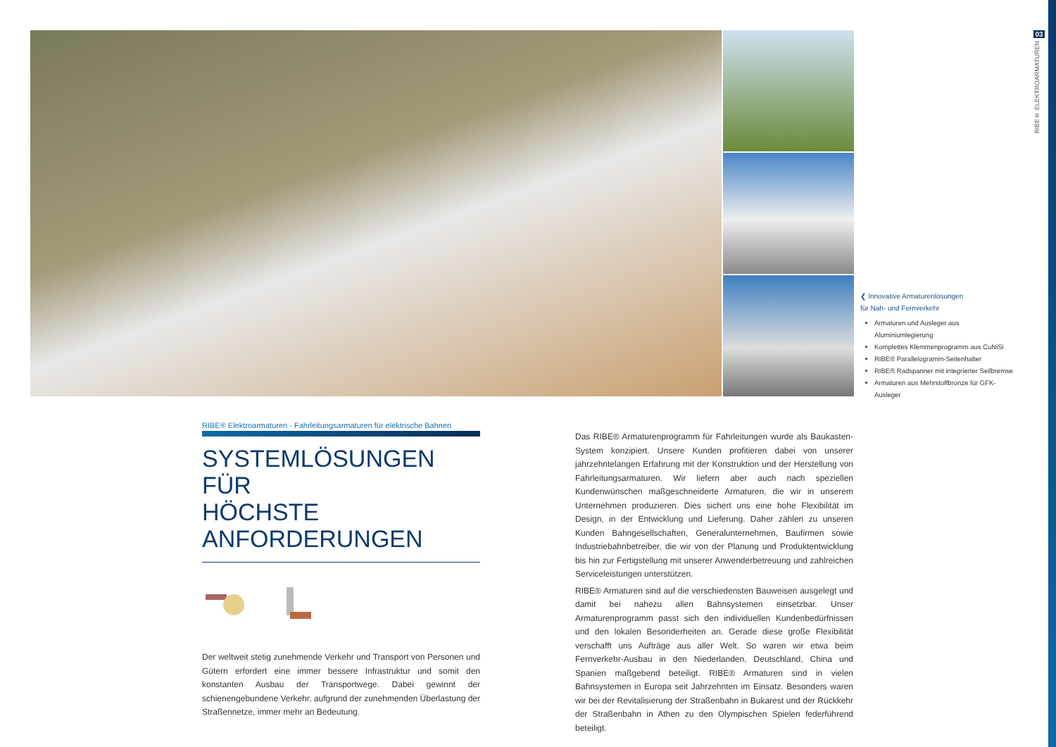03
RIBE® ELEKTROARMATUREN
❮ Innovative Armaturenlösungen
für Nah- und Fernverkehr
Armaturen und Ausleger aus Aluminiumlegierung
Komplettes Klemmenprogramm aus CuNiSi
RIBE® Parallelogramm-Seitenhalter
RIBE® Radspanner mit integrierter Seilbremse
Armaturen aus Mehrstoffbronze für GFK-Ausleger
RIBE® Elektroarmaturen - Fahrleitungsarmaturen für elektrische Bahnen
SYSTEMLÖSUNGEN FÜR
HÖCHSTE ANFORDERUNGEN
Der weltweit stetig zunehmende Verkehr und Transport von Personen und Gütern erfordert eine immer bessere Infrastruktur und somit den konstanten Ausbau der Transportwege. Dabei gewinnt der schienengebundene Verkehr, aufgrund der zunehmenden Überlastung der Straßennetze, immer mehr an Bedeutung.
Das RIBE® Armaturenprogramm für Fahrleitungen wurde als Baukasten-System konzipiert. Unsere Kunden profitieren dabei von unserer jahrzehntelangen Erfahrung mit der Konstruktion und der Herstellung von Fahrleitungsarmaturen. Wir liefern aber auch nach speziellen Kundenwünschen maßgeschneiderte Armaturen, die wir in unserem Unternehmen produzieren. Dies sichert uns eine hohe Flexibilität im Design, in der Entwicklung und Lieferung. Daher zählen zu unseren Kunden Bahngesellschaften, Generalunternehmen, Baufirmen sowie Industriebahnbetreiber, die wir von der Planung und Produktentwicklung bis hin zur Fertigstellung mit unserer Anwenderbetreuung und zahlreichen Serviceleistungen unterstützen.
RIBE® Armaturen sind auf die verschiedensten Bauweisen ausgelegt und damit bei nahezu allen Bahnsystemen einsetzbar. Unser Armaturenprogramm passt sich den individuellen Kundenbedürfnissen und den lokalen Besonderheiten an. Gerade diese große Flexibilität verschafft uns Aufträge aus aller Welt. So waren wir etwa beim Fernverkehr-Ausbau in den Niederlanden, Deutschland, China und Spanien maßgebend beteiligt. RIBE® Armaturen sind in vielen Bahnsystemen in Europa seit Jahrzehnten im Einsatz. Besonders waren wir bei der Revitalisierung der Straßenbahn in Bukarest und der Rückkehr der Straßenbahn in Athen zu den Olympischen Spielen federführend beteiligt.